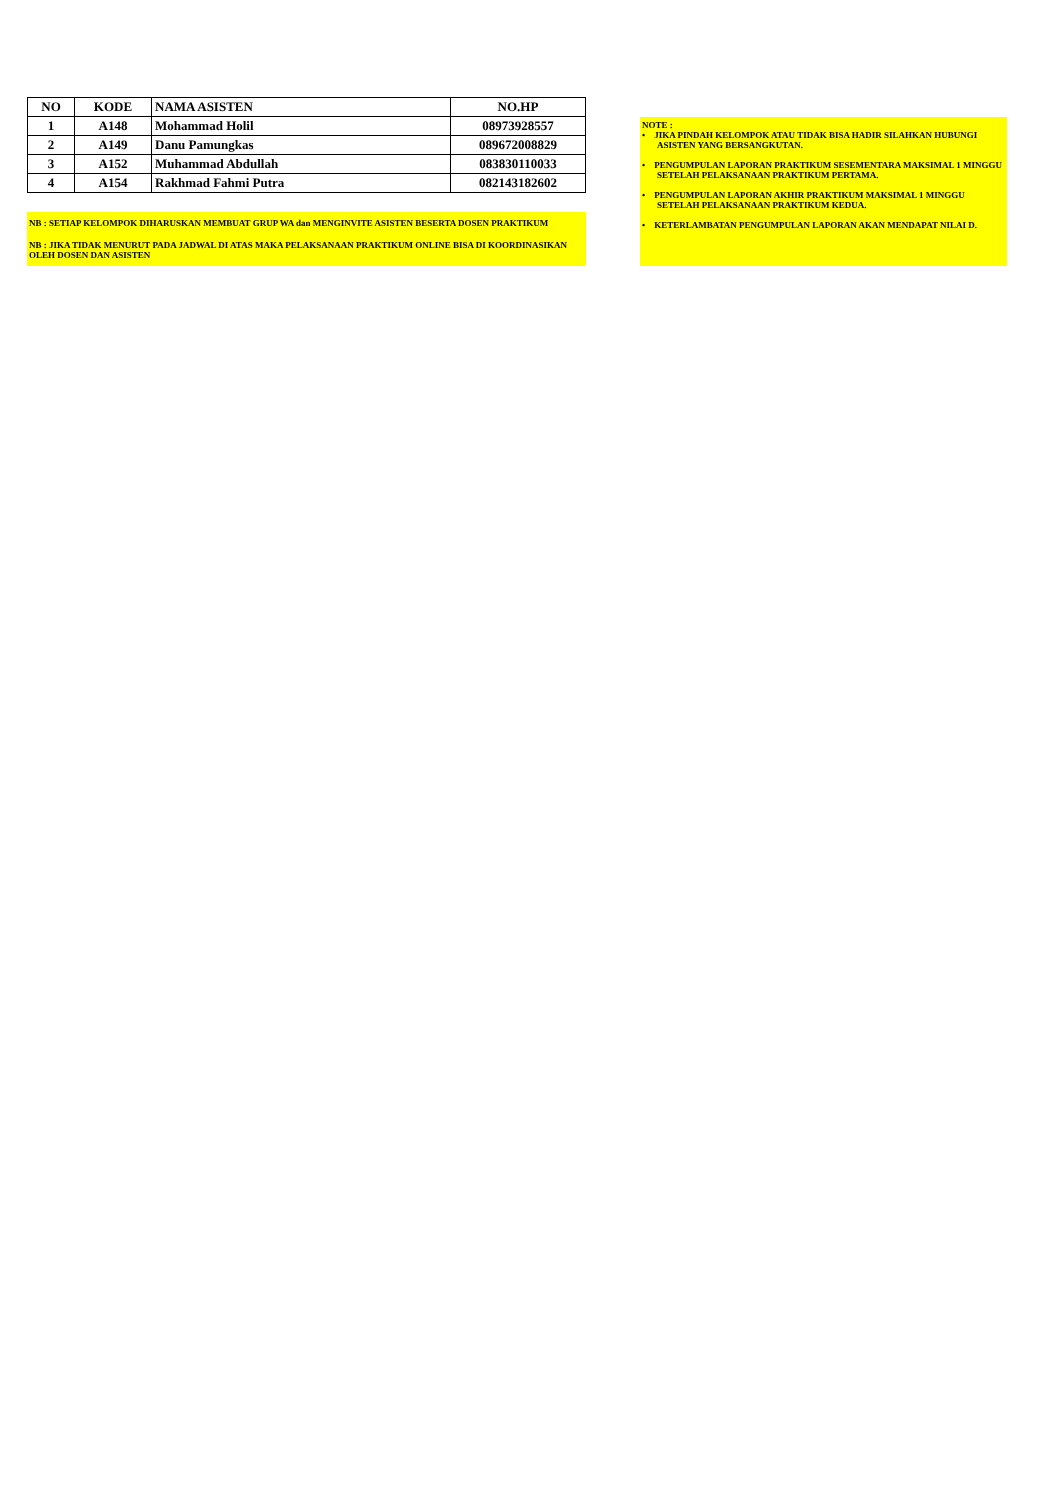| NO | KODE | NAMA ASISTEN | NO.HP |
| --- | --- | --- | --- |
| 1 | A148 | Mohammad Holil | 08973928557 |
| 2 | A149 | Danu Pamungkas | 089672008829 |
| 3 | A152 | Muhammad Abdullah | 083830110033 |
| 4 | A154 | Rakhmad Fahmi Putra | 082143182602 |
NB : SETIAP KELOMPOK DIHARUSKAN MEMBUAT GRUP WA dan MENGINVITE ASISTEN BESERTA DOSEN PRAKTIKUM
NB : JIKA TIDAK MENURUT PADA JADWAL DI ATAS MAKA PELAKSANAAN PRAKTIKUM ONLINE BISA DI KOORDINASIKAN OLEH DOSEN DAN ASISTEN
NOTE :
• JIKA PINDAH KELOMPOK ATAU TIDAK BISA HADIR SILAHKAN HUBUNGI ASISTEN YANG BERSANGKUTAN.
• PENGUMPULAN LAPORAN PRAKTIKUM SESEMENTARA MAKSIMAL 1 MINGGU SETELAH PELAKSANAAN PRAKTIKUM PERTAMA.
• PENGUMPULAN LAPORAN AKHIR PRAKTIKUM MAKSIMAL 1 MINGGU SETELAH PELAKSANAAN PRAKTIKUM KEDUA.
• KETERLAMBATAN PENGUMPULAN LAPORAN AKAN MENDAPAT NILAI D.